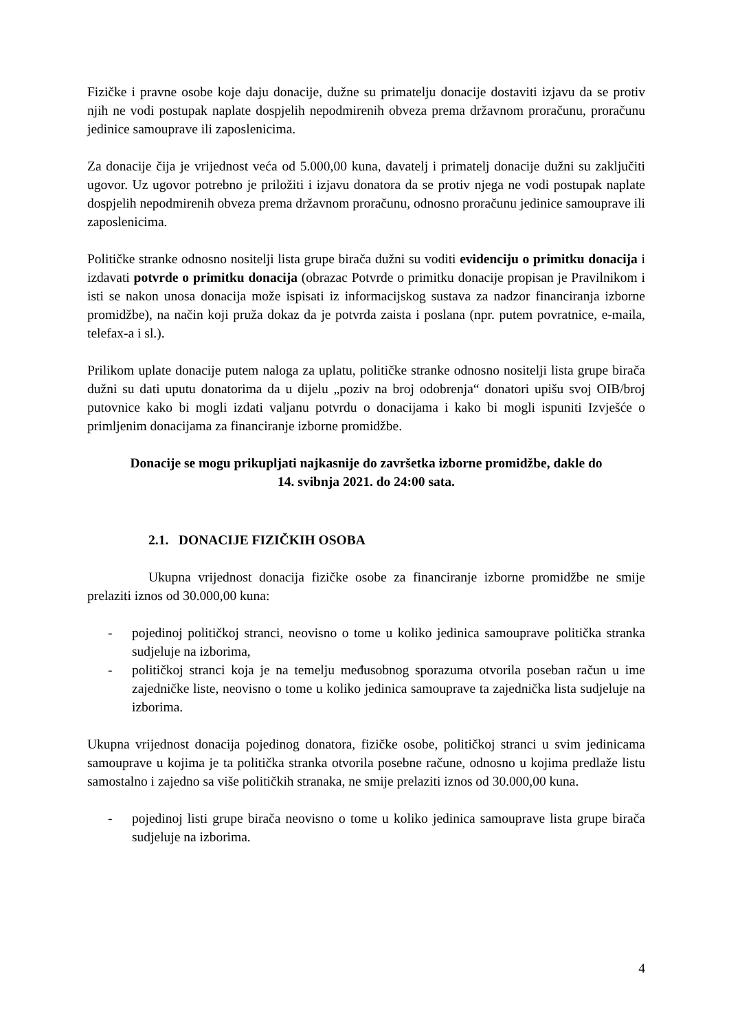Fizičke i pravne osobe koje daju donacije, dužne su primatelju donacije dostaviti izjavu da se protiv njih ne vodi postupak naplate dospjelih nepodmirenih obveza prema državnom proračunu, proračunu jedinice samouprave ili zaposlenicima.
Za donacije čija je vrijednost veća od 5.000,00 kuna, davatelj i primatelj donacije dužni su zaključiti ugovor. Uz ugovor potrebno je priložiti i izjavu donatora da se protiv njega ne vodi postupak naplate dospjelih nepodmirenih obveza prema državnom proračunu, odnosno proračunu jedinice samouprave ili zaposlenicima.
Političke stranke odnosno nositelji lista grupe birača dužni su voditi evidenciju o primitku donacija i izdavati potvrde o primitku donacija (obrazac Potvrde o primitku donacije propisan je Pravilnikom i isti se nakon unosa donacija može ispisati iz informacijskog sustava za nadzor financiranja izborne promidžbe), na način koji pruža dokaz da je potvrda zaista i poslana (npr. putem povratnice, e-maila, telefax-a i sl.).
Prilikom uplate donacije putem naloga za uplatu, političke stranke odnosno nositelji lista grupe birača dužni su dati uputu donatorima da u dijelu „poziv na broj odobrenja“ donatori upišu svoj OIB/broj putovnice kako bi mogli izdati valjanu potvrdu o donacijama i kako bi mogli ispuniti Izvješće o primljenim donacijama za financiranje izborne promidžbe.
Donacije se mogu prikupljati najkasnije do završetka izborne promidžbe, dakle do
14. svibnja 2021. do 24:00 sata.
2.1. DONACIJE FIZIČKIH OSOBA
Ukupna vrijednost donacija fizičke osobe za financiranje izborne promidžbe ne smije prelaziti iznos od 30.000,00 kuna:
- pojedinoj političkoj stranci, neovisno o tome u koliko jedinica samouprave politička stranka sudjeluje na izborima,
- političkoj stranci koja je na temelju međusobnog sporazuma otvorila poseban račun u ime zajedničke liste, neovisno o tome u koliko jedinica samouprave ta zajednička lista sudjeluje na izborima.
Ukupna vrijednost donacija pojedinog donatora, fizičke osobe, političkoj stranci u svim jedinicama samouprave u kojima je ta politička stranka otvorila posebne račune, odnosno u kojima predlaže listu samostalno i zajedno sa više političkih stranaka, ne smije prelaziti iznos od 30.000,00 kuna.
- pojedinoj listi grupe birača neovisno o tome u koliko jedinica samouprave lista grupe birača sudjeluje na izborima.
4